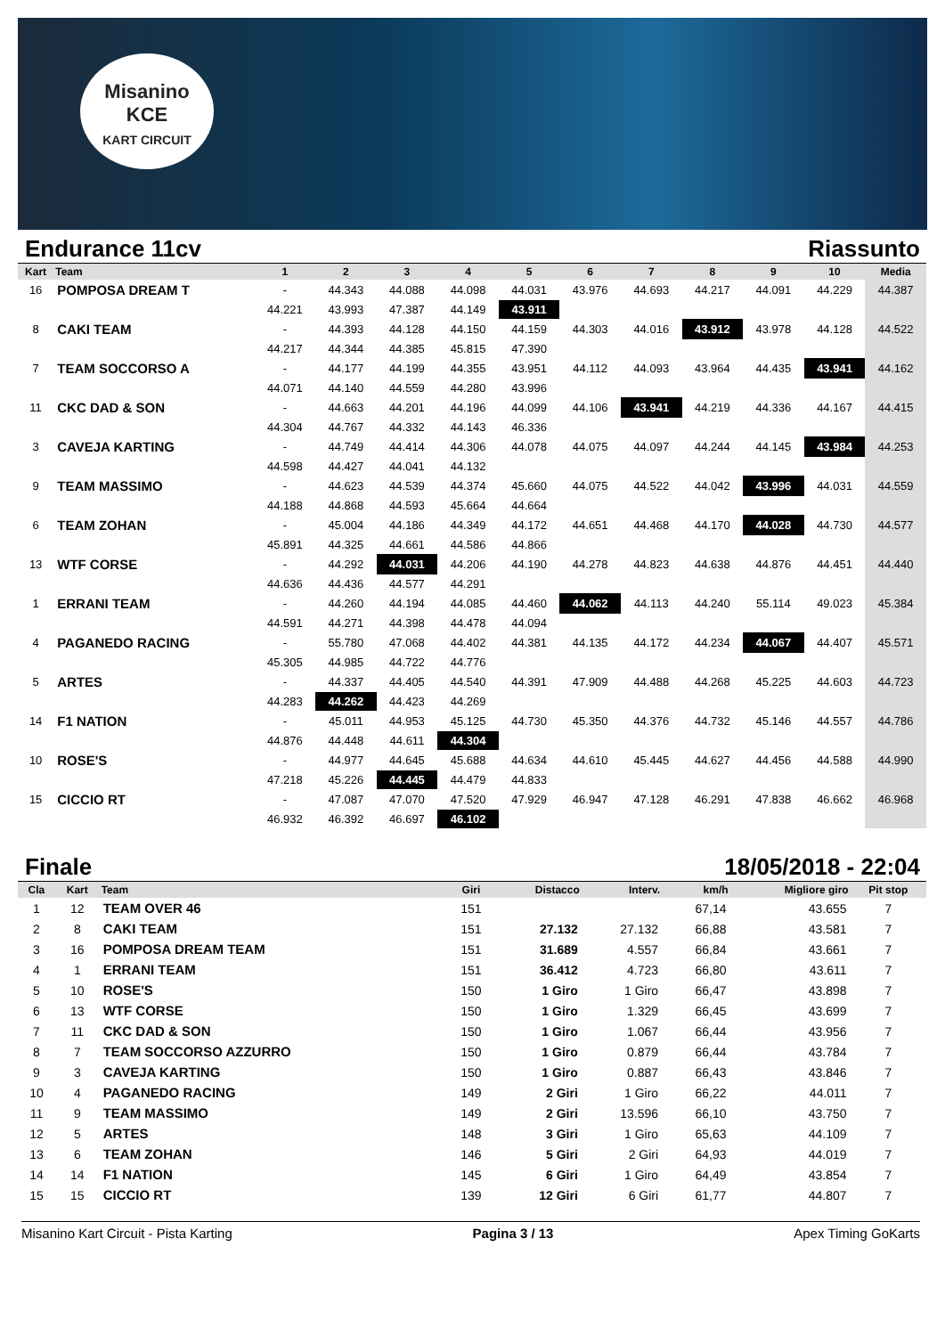Misanino
KCE
KART CIRCUIT
Endurance 11cv Riassunto
| Kart | Team | 1 | 2 | 3 | 4 | 5 | 6 | 7 | 8 | 9 | 10 | Media |
| --- | --- | --- | --- | --- | --- | --- | --- | --- | --- | --- | --- | --- |
| 16 | POMPOSA DREAM T | - | 44.343 | 44.088 | 44.098 | 44.031 | 43.976 | 44.693 | 44.217 | 44.091 | 44.229 | 44.387 |
| | | 44.221 | 43.993 | 47.387 | 44.149 | 43.911 | | | | | | |
| 8 | CAKI TEAM | - | 44.393 | 44.128 | 44.150 | 44.159 | 44.303 | 44.016 | 43.912 | 43.978 | 44.128 | 44.522 |
| | | 44.217 | 44.344 | 44.385 | 45.815 | 47.390 | | | | | | |
| 7 | TEAM SOCCORSO A | - | 44.177 | 44.199 | 44.355 | 43.951 | 44.112 | 44.093 | 43.964 | 44.435 | 43.941 | 44.162 |
| | | 44.071 | 44.140 | 44.559 | 44.280 | 43.996 | | | | | | |
| 11 | CKC DAD & SON | - | 44.663 | 44.201 | 44.196 | 44.099 | 44.106 | 43.941 | 44.219 | 44.336 | 44.167 | 44.415 |
| | | 44.304 | 44.767 | 44.332 | 44.143 | 46.336 | | | | | | |
| 3 | CAVEJA KARTING | - | 44.749 | 44.414 | 44.306 | 44.078 | 44.075 | 44.097 | 44.244 | 44.145 | 43.984 | 44.253 |
| | | 44.598 | 44.427 | 44.041 | 44.132 | | | | | | | |
| 9 | TEAM MASSIMO | - | 44.623 | 44.539 | 44.374 | 45.660 | 44.075 | 44.522 | 44.042 | 43.996 | 44.031 | 44.559 |
| | | 44.188 | 44.868 | 44.593 | 45.664 | 44.664 | | | | | | |
| 6 | TEAM ZOHAN | - | 45.004 | 44.186 | 44.349 | 44.172 | 44.651 | 44.468 | 44.170 | 44.028 | 44.730 | 44.577 |
| | | 45.891 | 44.325 | 44.661 | 44.586 | 44.866 | | | | | | |
| 13 | WTF CORSE | - | 44.292 | 44.031 | 44.206 | 44.190 | 44.278 | 44.823 | 44.638 | 44.876 | 44.451 | 44.440 |
| | | 44.636 | 44.436 | 44.577 | 44.291 | | | | | | | |
| 1 | ERRANI TEAM | - | 44.260 | 44.194 | 44.085 | 44.460 | 44.062 | 44.113 | 44.240 | 55.114 | 49.023 | 45.384 |
| | | 44.591 | 44.271 | 44.398 | 44.478 | 44.094 | | | | | | |
| 4 | PAGANEDO RACING | - | 55.780 | 47.068 | 44.402 | 44.381 | 44.135 | 44.172 | 44.234 | 44.067 | 44.407 | 45.571 |
| | | 45.305 | 44.985 | 44.722 | 44.776 | | | | | | | |
| 5 | ARTES | - | 44.337 | 44.405 | 44.540 | 44.391 | 47.909 | 44.488 | 44.268 | 45.225 | 44.603 | 44.723 |
| | | 44.283 | 44.262 | 44.423 | 44.269 | | | | | | | |
| 14 | F1 NATION | - | 45.011 | 44.953 | 45.125 | 44.730 | 45.350 | 44.376 | 44.732 | 45.146 | 44.557 | 44.786 |
| | | 44.876 | 44.448 | 44.611 | 44.304 | | | | | | | |
| 10 | ROSE'S | - | 44.977 | 44.645 | 45.688 | 44.634 | 44.610 | 45.445 | 44.627 | 44.456 | 44.588 | 44.990 |
| | | 47.218 | 45.226 | 44.445 | 44.479 | 44.833 | | | | | | |
| 15 | CICCIO RT | - | 47.087 | 47.070 | 47.520 | 47.929 | 46.947 | 47.128 | 46.291 | 47.838 | 46.662 | 46.968 |
| | | 46.932 | 46.392 | 46.697 | 46.102 | | | | | | | |
Finale 18/05/2018 - 22:04
| Cla | Kart | Team | Giri | Distacco | Interv. | km/h | Migliore giro | Pit stop |
| --- | --- | --- | --- | --- | --- | --- | --- | --- |
| 1 | 12 | TEAM OVER 46 | 151 | | | 67,14 | 43.655 | 7 |
| 2 | 8 | CAKI TEAM | 151 | 27.132 | 27.132 | 66,88 | 43.581 | 7 |
| 3 | 16 | POMPOSA DREAM TEAM | 151 | 31.689 | 4.557 | 66,84 | 43.661 | 7 |
| 4 | 1 | ERRANI TEAM | 151 | 36.412 | 4.723 | 66,80 | 43.611 | 7 |
| 5 | 10 | ROSE'S | 150 | 1 Giro | 1 Giro | 66,47 | 43.898 | 7 |
| 6 | 13 | WTF CORSE | 150 | 1 Giro | 1.329 | 66,45 | 43.699 | 7 |
| 7 | 11 | CKC DAD & SON | 150 | 1 Giro | 1.067 | 66,44 | 43.956 | 7 |
| 8 | 7 | TEAM SOCCORSO AZZURRO | 150 | 1 Giro | 0.879 | 66,44 | 43.784 | 7 |
| 9 | 3 | CAVEJA KARTING | 150 | 1 Giro | 0.887 | 66,43 | 43.846 | 7 |
| 10 | 4 | PAGANEDO RACING | 149 | 2 Giri | 1 Giro | 66,22 | 44.011 | 7 |
| 11 | 9 | TEAM MASSIMO | 149 | 2 Giri | 13.596 | 66,10 | 43.750 | 7 |
| 12 | 5 | ARTES | 148 | 3 Giri | 1 Giro | 65,63 | 44.109 | 7 |
| 13 | 6 | TEAM ZOHAN | 146 | 5 Giri | 2 Giri | 64,93 | 44.019 | 7 |
| 14 | 14 | F1 NATION | 145 | 6 Giri | 1 Giro | 64,49 | 43.854 | 7 |
| 15 | 15 | CICCIO RT | 139 | 12 Giri | 6 Giri | 61,77 | 44.807 | 7 |
Misanino Kart Circuit - Pista Karting Pagina 3 / 13 Apex Timing GoKarts